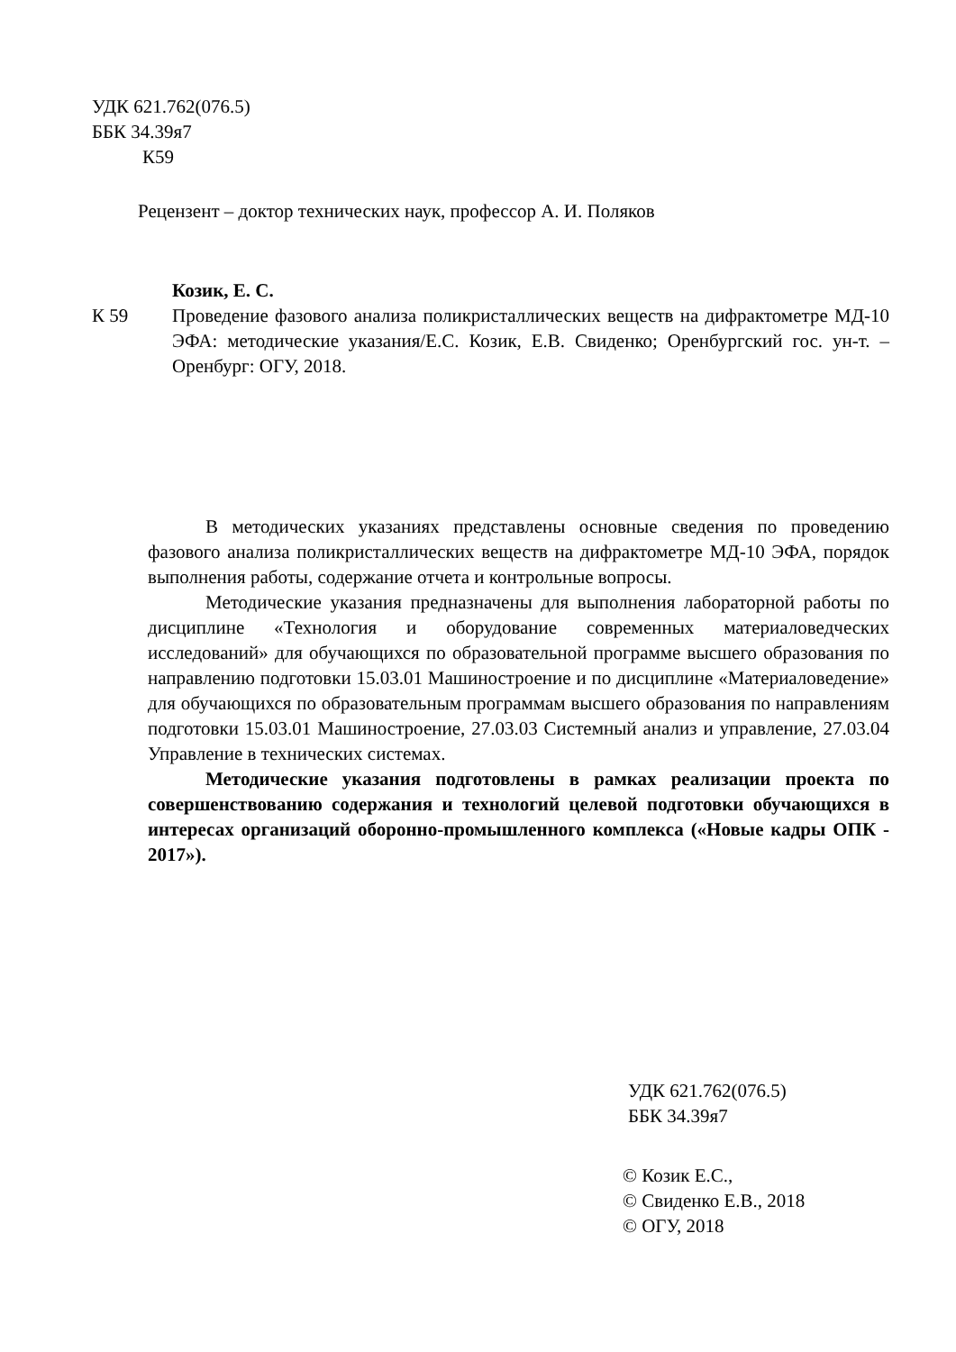УДК 621.762(076.5)
ББК 34.39я7
К59
Рецензент – доктор технических наук, профессор А. И. Поляков
К 59
Козик, Е. С.
Проведение фазового анализа поликристаллических веществ на дифрактометре МД-10 ЭФА: методические указания/Е.С. Козик, Е.В. Свиденко; Оренбургский гос. ун-т. – Оренбург: ОГУ, 2018.
В методических указаниях представлены основные сведения по проведению фазового анализа поликристаллических веществ на дифрактометре МД-10 ЭФА, порядок выполнения работы, содержание отчета и контрольные вопросы.
Методические указания предназначены для выполнения лабораторной работы по дисциплине «Технология и оборудование современных материаловедческих исследований» для обучающихся по образовательной программе высшего образования по направлению подготовки 15.03.01 Машиностроение и по дисциплине «Материаловедение» для обучающихся по образовательным программам высшего образования по направлениям подготовки 15.03.01 Машиностроение, 27.03.03 Системный анализ и управление, 27.03.04 Управление в технических системах.
Методические указания подготовлены в рамках реализации проекта по совершенствованию содержания и технологий целевой подготовки обучающихся в интересах организаций оборонно-промышленного комплекса («Новые кадры ОПК - 2017»).
УДК 621.762(076.5)
ББК 34.39я7
© Козик Е.С.,
© Свиденко Е.В., 2018
© ОГУ, 2018